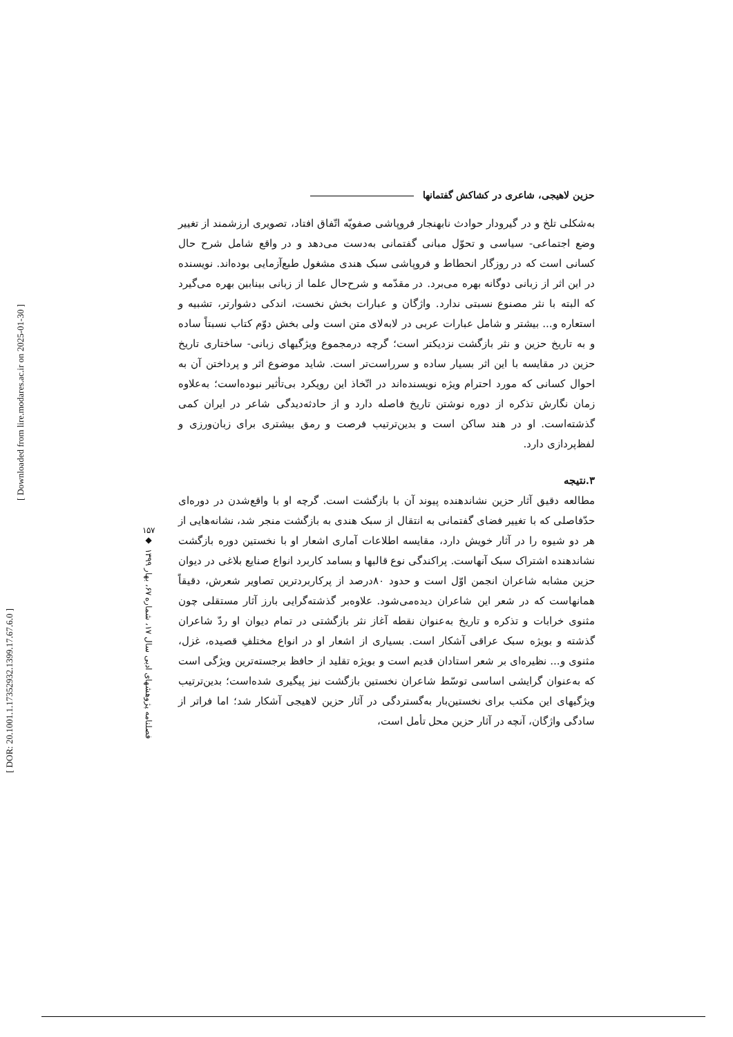[ DOR: 20.1001.1.17352932.1399.17.67.6.0 ]
[ Downloaded from lire.modares.ac.ir on 2025-01-30 ]
۱۵۷
◆
فصلنامه پژوهشهای ادبی سال ۱۷، شماره ۶۷، بهار ۱۳۹۹
حزین لاهیجی، شاعری در کشاکش گفتمانها
به‌شکلی تلخ و در گیرودار حوادث نابهنجار فروپاشی صفویّه اتّفاق افتاد، تصویری ارزشمند از تغییر وضع اجتماعی- سیاسی و تحوّل مبانی گفتمانی به‌دست می‌دهد و در واقع شامل شرح حال کسانی است که در روزگار انحطاط و فروپاشی سبک هندی مشغول طبع‌آزمایی بوده‌اند. نویسنده در این اثر از زبانی دوگانه بهره می‌برد. در مقدّمه و شرح‌حال علما از زبانی بینابین بهره می‌گیرد که البته با نثر مصنوع نسبتی ندارد. واژگان و عبارات بخش نخست، اندکی دشوارتر، تشبیه و استعاره و... بیشتر و شامل عبارات عربی در لابه‌لای متن است ولی بخش دوّم کتاب نسبتاً ساده و به تاریخ حزین و نثر بازگشت نزدیکتر است؛ گرچه درمجموع ویژگیهای زبانی- ساختاری تاریخ حزین در مقایسه با این اثر بسیار ساده و سرراست‌تر است. شاید موضوع اثر و پرداختن آن به احوال کسانی که مورد احترام ویژه نویسنده‌اند در اتّخاذ این رویکرد بی‌تأثیر نبوده‌است؛ به‌علاوه زمان نگارش تذکره از دوره نوشتن تاریخ فاصله دارد و از حادثه‌دیدگی شاعر در ایران کمی گذشته‌است. او در هند ساکن است و بدین‌ترتیب فرصت و رمق بیشتری برای زبان‌ورزی و لفظ‌پردازی دارد.
۳.نتیجه
مطالعه دقیق آثار حزین نشاندهنده پیوند آن با بازگشت است. گرچه او با واقع‌شدن در دوره‌ای حدّفاصلی که با تغییر فضای گفتمانی به انتقال از سبک هندی به بازگشت منجر شد، نشانه‌هایی از هر دو شیوه را در آثار خویش دارد، مقایسه اطلاعات آماری اشعار او با نخستین دوره بازگشت نشاندهنده اشتراک سبک آنهاست. پراکندگی نوع قالبها و بسامد کاربرد انواع صنایع بلاغی در دیوان حزین مشابه شاعران انجمن اوّل است و حدود ۸۰درصد از پرکاربردترین تصاویر شعرش، دقیقاً همانهاست که در شعر این شاعران دیده‌می‌شود. علاوه‌بر گذشته‌گرایی بارز آثار مستقلی چون مثنوی خرابات و تذکره و تاریخ به‌عنوان نقطه آغاز نثر بازگشتی در تمام دیوان او ردّ شاعران گذشته و بویژه سبک عراقی آشکار است. بسیاری از اشعار او در انواع مختلفِ قصیده، غزل، مثنوی و... نظیره‌ای بر شعر استادان قدیم است و بویژه تقلید از حافظ برجسته‌ترین ویژگی است که به‌عنوان گرایشی اساسی توسّط شاعران نخستین بازگشت نیز پیگیری شده‌است؛ بدین‌ترتیب ویژگیهای این مکتب برای نخستین‌بار به‌گستردگی در آثار حزین لاهیجی آشکار شد؛ اما فراتر از سادگی واژگان، آنچه در آثار حزین محل تأمل است،